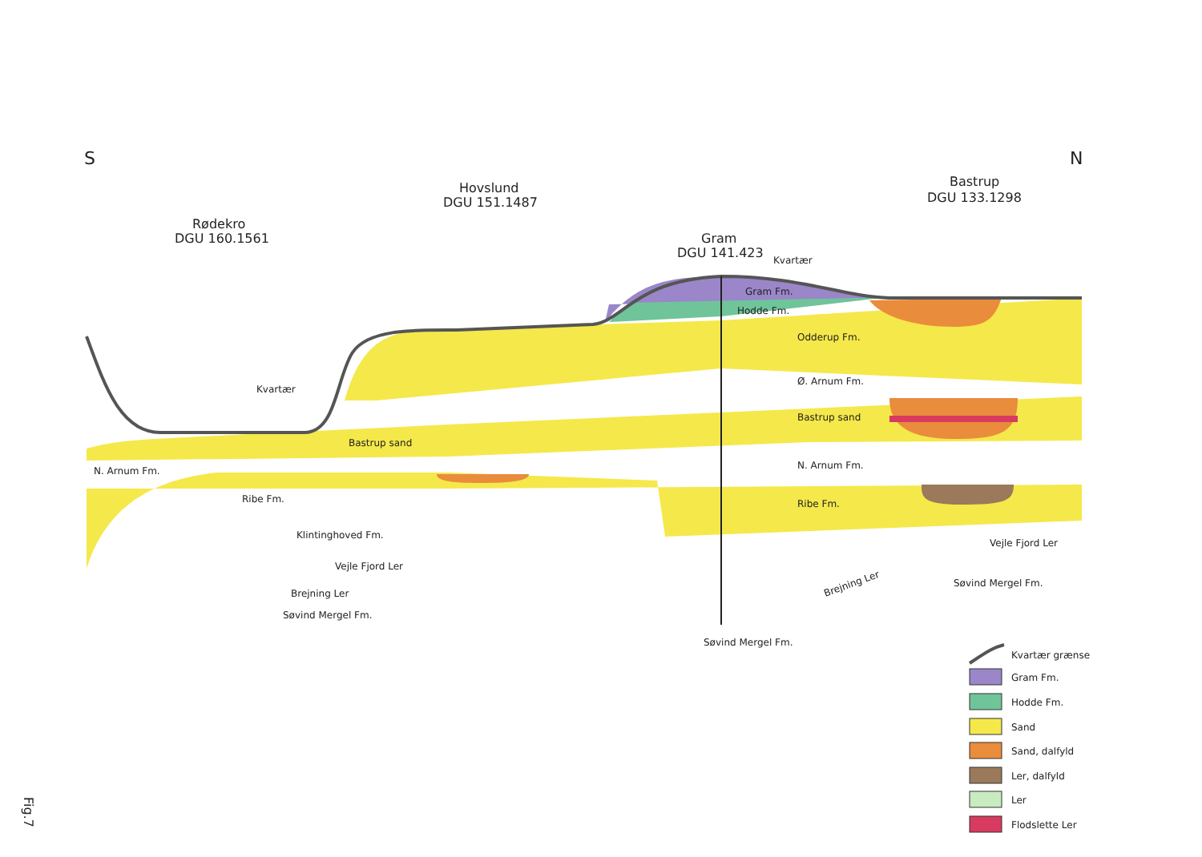S
N
Rødekro
DGU 160.1561
Hovslund
DGU 151.1487
Gram
DGU 141.423
Kvartær
Bastrup
DGU 133.1298
Gram Fm.
Hodde Fm.
Odderup Fm.
Ø. Arnum Fm.
Bastrup sand
N. Arnum Fm.
Ribe Fm.
Vejle Fjord Ler
Søvind Mergel Fm.
Kvartær
Bastrup sand
N. Arnum Fm.
Ribe Fm.
Klintinghoved Fm.
Vejle Fjord Ler
Brejning Ler
Søvind Mergel Fm.
Brejning Ler
Søvind Mergel Fm.
Kvartær grænse
Gram Fm.
Hodde Fm.
Sand
Sand, dalfyld
Ler, dalfyld
Ler
Flodslette Ler
Fig.7